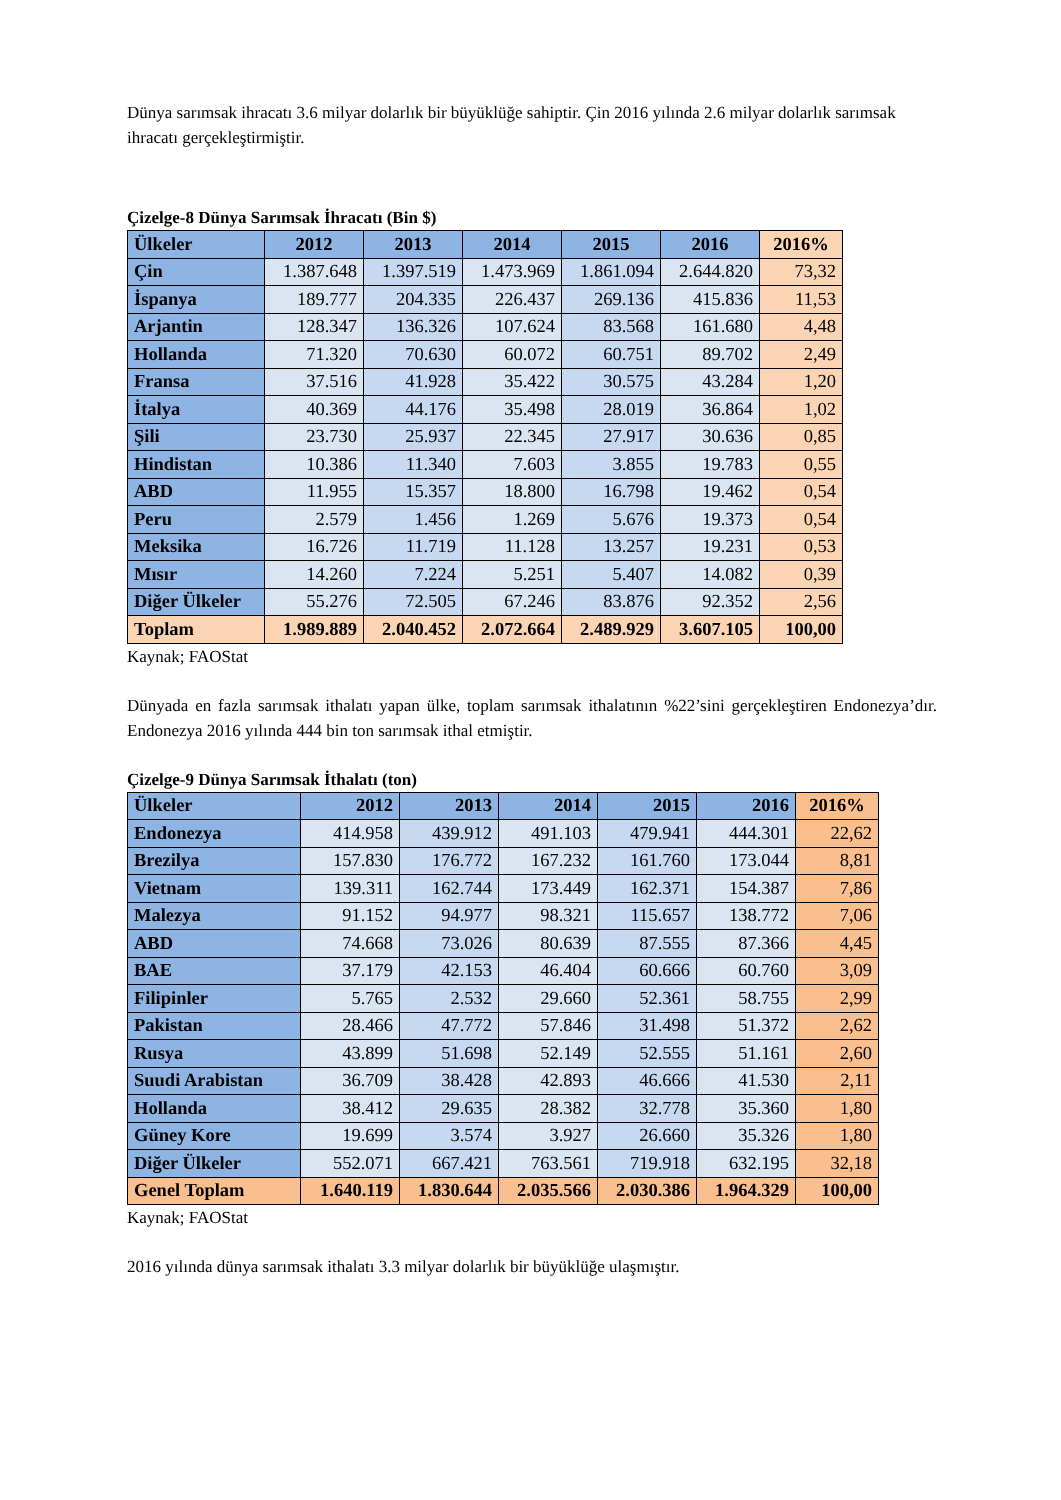Dünya sarımsak ihracatı 3.6 milyar dolarlık bir büyüklüğe sahiptir. Çin 2016 yılında 2.6 milyar dolarlık sarımsak ihracatı gerçekleştirmiştir.
Çizelge-8 Dünya Sarımsak İhracatı (Bin $)
| Ülkeler | 2012 | 2013 | 2014 | 2015 | 2016 | 2016% |
| --- | --- | --- | --- | --- | --- | --- |
| Çin | 1.387.648 | 1.397.519 | 1.473.969 | 1.861.094 | 2.644.820 | 73,32 |
| İspanya | 189.777 | 204.335 | 226.437 | 269.136 | 415.836 | 11,53 |
| Arjantin | 128.347 | 136.326 | 107.624 | 83.568 | 161.680 | 4,48 |
| Hollanda | 71.320 | 70.630 | 60.072 | 60.751 | 89.702 | 2,49 |
| Fransa | 37.516 | 41.928 | 35.422 | 30.575 | 43.284 | 1,20 |
| İtalya | 40.369 | 44.176 | 35.498 | 28.019 | 36.864 | 1,02 |
| Şili | 23.730 | 25.937 | 22.345 | 27.917 | 30.636 | 0,85 |
| Hindistan | 10.386 | 11.340 | 7.603 | 3.855 | 19.783 | 0,55 |
| ABD | 11.955 | 15.357 | 18.800 | 16.798 | 19.462 | 0,54 |
| Peru | 2.579 | 1.456 | 1.269 | 5.676 | 19.373 | 0,54 |
| Meksika | 16.726 | 11.719 | 11.128 | 13.257 | 19.231 | 0,53 |
| Mısır | 14.260 | 7.224 | 5.251 | 5.407 | 14.082 | 0,39 |
| Diğer Ülkeler | 55.276 | 72.505 | 67.246 | 83.876 | 92.352 | 2,56 |
| Toplam | 1.989.889 | 2.040.452 | 2.072.664 | 2.489.929 | 3.607.105 | 100,00 |
Kaynak; FAOStat
Dünyada en fazla sarımsak ithalatı yapan ülke, toplam sarımsak ithalatının %22’sini gerçekleştiren Endonezya’dır. Endonezya 2016 yılında 444 bin ton sarımsak ithal etmiştir.
Çizelge-9 Dünya Sarımsak İthalatı (ton)
| Ülkeler | 2012 | 2013 | 2014 | 2015 | 2016 | 2016% |
| --- | --- | --- | --- | --- | --- | --- |
| Endonezya | 414.958 | 439.912 | 491.103 | 479.941 | 444.301 | 22,62 |
| Brezilya | 157.830 | 176.772 | 167.232 | 161.760 | 173.044 | 8,81 |
| Vietnam | 139.311 | 162.744 | 173.449 | 162.371 | 154.387 | 7,86 |
| Malezya | 91.152 | 94.977 | 98.321 | 115.657 | 138.772 | 7,06 |
| ABD | 74.668 | 73.026 | 80.639 | 87.555 | 87.366 | 4,45 |
| BAE | 37.179 | 42.153 | 46.404 | 60.666 | 60.760 | 3,09 |
| Filipinler | 5.765 | 2.532 | 29.660 | 52.361 | 58.755 | 2,99 |
| Pakistan | 28.466 | 47.772 | 57.846 | 31.498 | 51.372 | 2,62 |
| Rusya | 43.899 | 51.698 | 52.149 | 52.555 | 51.161 | 2,60 |
| Suudi Arabistan | 36.709 | 38.428 | 42.893 | 46.666 | 41.530 | 2,11 |
| Hollanda | 38.412 | 29.635 | 28.382 | 32.778 | 35.360 | 1,80 |
| Güney Kore | 19.699 | 3.574 | 3.927 | 26.660 | 35.326 | 1,80 |
| Diğer Ülkeler | 552.071 | 667.421 | 763.561 | 719.918 | 632.195 | 32,18 |
| Genel Toplam | 1.640.119 | 1.830.644 | 2.035.566 | 2.030.386 | 1.964.329 | 100,00 |
Kaynak; FAOStat
2016 yılında dünya sarımsak ithalatı 3.3 milyar dolarlık bir büyüklüğe ulaşmıştır.